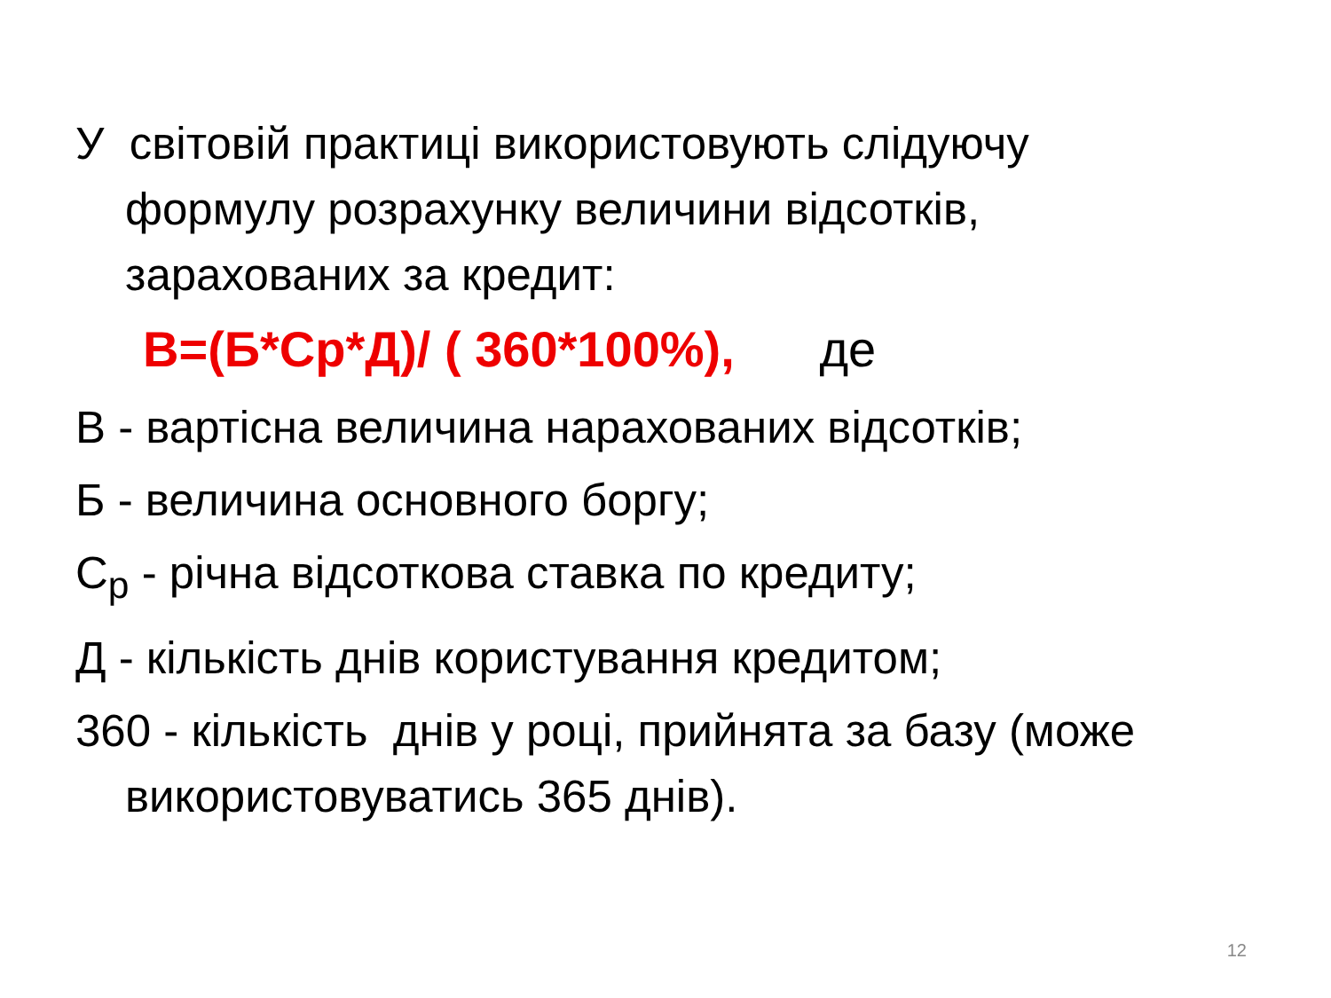У світовій практиці використовують слідуючу формулу розрахунку величини відсотків, зарахованих за кредит:
В=(Б*Ср*Д)/ ( 360*100%), де
В - вартісна величина нарахованих відсотків;
Б - величина основного боргу;
С<sub>р</sub> - річна відсоткова ставка по кредиту;
Д - кількість днів користування кредитом;
360 - кількість днів у році, прийнята за базу (може використовуватись 365 днів).
12